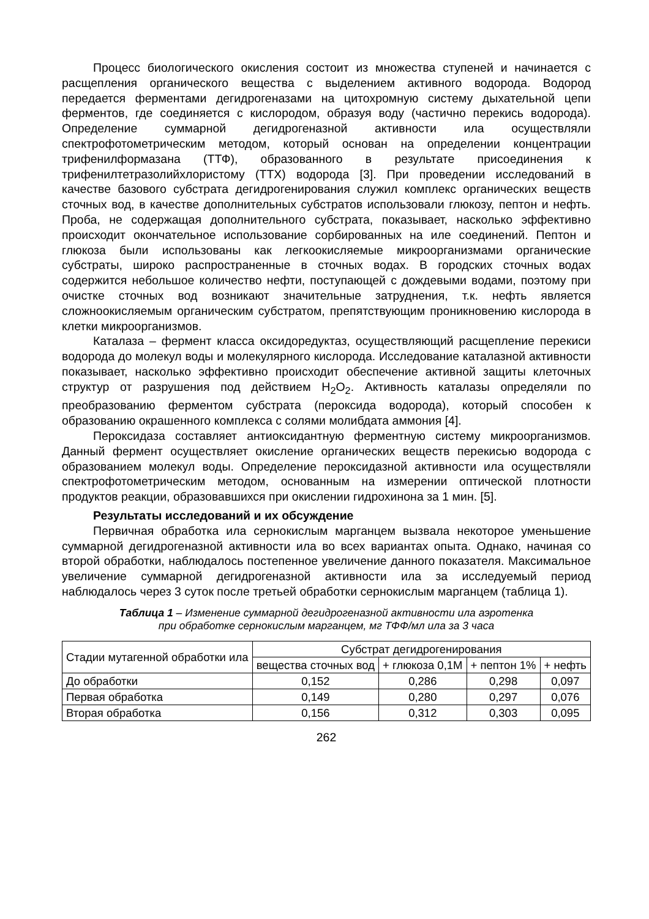Процесс биологического окисления состоит из множества ступеней и начинается с расщепления органического вещества с выделением активного водорода. Водород передается ферментами дегидрогеназами на цитохромную систему дыхательной цепи ферментов, где соединяется с кислородом, образуя воду (частично перекись водорода). Определение суммарной дегидрогеназной активности ила осуществляли спектрофотометрическим методом, который основан на определении концентрации трифенилформазана (ТТФ), образованного в результате присоединения к трифенилтетразолийхлористому (ТТХ) водорода [3]. При проведении исследований в качестве базового субстрата дегидрогенирования служил комплекс органических веществ сточных вод, в качестве дополнительных субстратов использовали глюкозу, пептон и нефть. Проба, не содержащая дополнительного субстрата, показывает, насколько эффективно происходит окончательное использование сорбированных на иле соединений. Пептон и глюкоза были использованы как легкоокисляемые микроорганизмами органические субстраты, широко распространенные в сточных водах. В городских сточных водах содержится небольшое количество нефти, поступающей с дождевыми водами, поэтому при очистке сточных вод возникают значительные затруднения, т.к. нефть является сложноокисляемым органическим субстратом, препятствующим проникновению кислорода в клетки микроорганизмов.
Каталаза – фермент класса оксидоредуктаз, осуществляющий расщепление перекиси водорода до молекул воды и молекулярного кислорода. Исследование каталазной активности показывает, насколько эффективно происходит обеспечение активной защиты клеточных структур от разрушения под действием H<sub>2</sub>O<sub>2</sub>. Активность каталазы определяли по преобразованию ферментом субстрата (пероксида водорода), который способен к образованию окрашенного комплекса с солями молибдата аммония [4].
Пероксидаза составляет антиоксидантную ферментную систему микроорганизмов. Данный фермент осуществляет окисление органических веществ перекисью водорода с образованием молекул воды. Определение пероксидазной активности ила осуществляли спектрофотометрическим методом, основанным на измерении оптической плотности продуктов реакции, образовавшихся при окислении гидрохинона за 1 мин. [5].
Результаты исследований и их обсуждение
Первичная обработка ила сернокислым марганцем вызвала некоторое уменьшение суммарной дегидрогеназной активности ила во всех вариантах опыта. Однако, начиная со второй обработки, наблюдалось постепенное увеличение данного показателя. Максимальное увеличение суммарной дегидрогеназной активности ила за исследуемый период наблюдалось через 3 суток после третьей обработки сернокислым марганцем (таблица 1).
Таблица 1 – Изменение суммарной дегидрогеназной активности ила аэротенка
при обработке сернокислым марганцем, мг ТФФ/мл ила за 3 часа
| Стадии мутагенной обработки ила | Субстрат дегидрогенирования | | | |
| --- | --- | --- | --- | --- |
| | вещества сточных вод | + глюкоза 0,1М | + пептон 1% | + нефть |
| До обработки | 0,152 | 0,286 | 0,298 | 0,097 |
| Первая обработка | 0,149 | 0,280 | 0,297 | 0,076 |
| Вторая обработка | 0,156 | 0,312 | 0,303 | 0,095 |
262